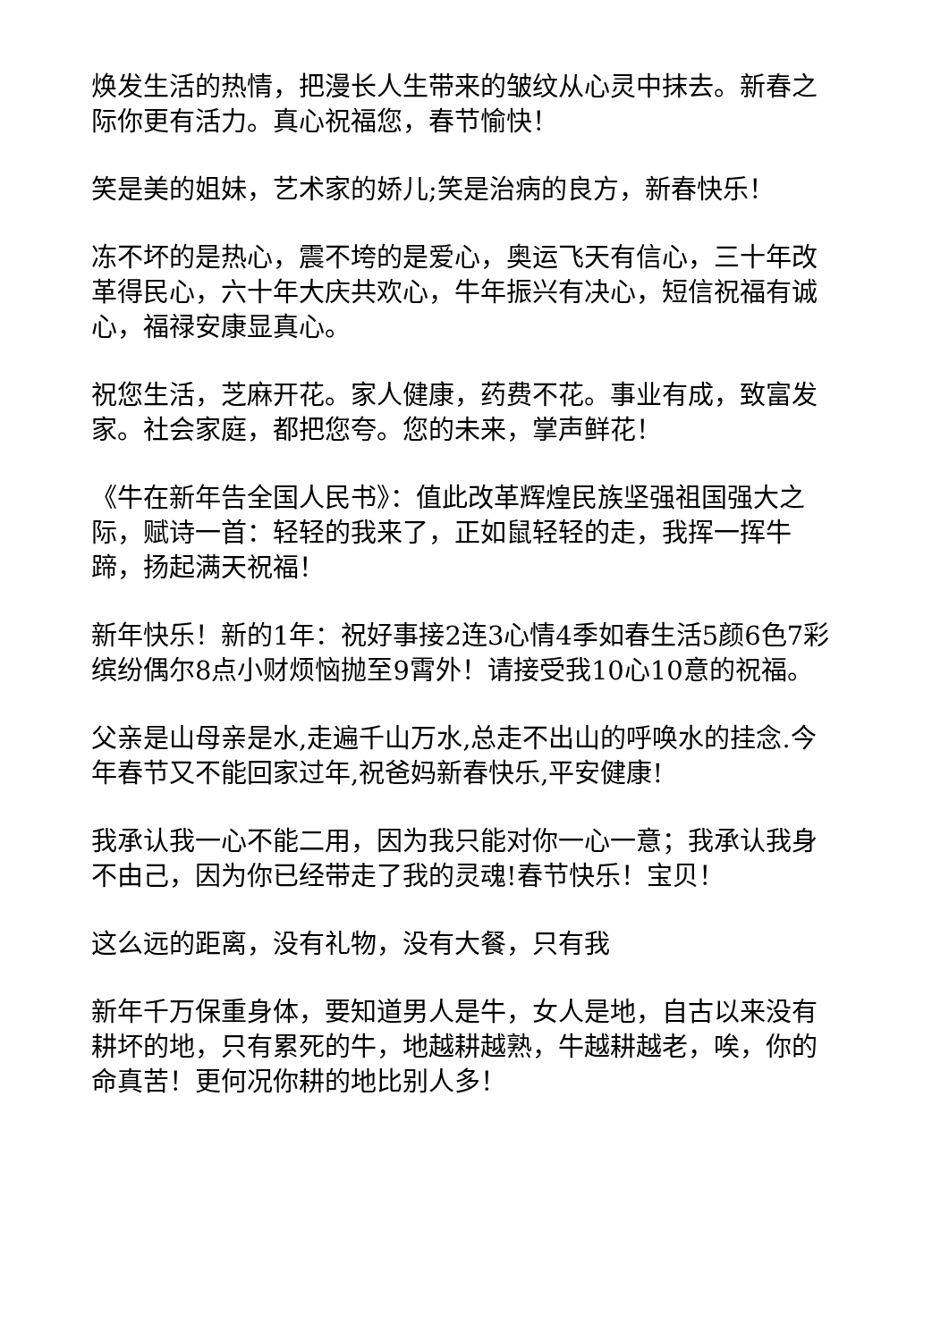焕发生活的热情，把漫长人生带来的皱纹从心灵中抹去。新春之际你更有活力。真心祝福您，春节愉快！
笑是美的姐妹，艺术家的娇儿;笑是治病的良方，新春快乐！
冻不坏的是热心，震不垮的是爱心，奥运飞天有信心，三十年改革得民心，六十年大庆共欢心，牛年振兴有决心，短信祝福有诚心，福禄安康显真心。
祝您生活，芝麻开花。家人健康，药费不花。事业有成，致富发家。社会家庭，都把您夸。您的未来，掌声鲜花！
《牛在新年告全国人民书》：值此改革辉煌民族坚强祖国强大之际，赋诗一首：轻轻的我来了，正如鼠轻轻的走，我挥一挥牛蹄，扬起满天祝福！
新年快乐！新的1年：祝好事接2连3心情4季如春生活5颜6色7彩缤纷偶尔8点小财烦恼抛至9霄外！请接受我10心10意的祝福。
父亲是山母亲是水,走遍千山万水,总走不出山的呼唤水的挂念.今年春节又不能回家过年,祝爸妈新春快乐,平安健康!
我承认我一心不能二用，因为我只能对你一心一意；我承认我身不由己，因为你已经带走了我的灵魂!春节快乐！宝贝！
这么远的距离，没有礼物，没有大餐，只有我
新年千万保重身体，要知道男人是牛，女人是地，自古以来没有耕坏的地，只有累死的牛，地越耕越熟，牛越耕越老，唉，你的命真苦！更何况你耕的地比别人多！